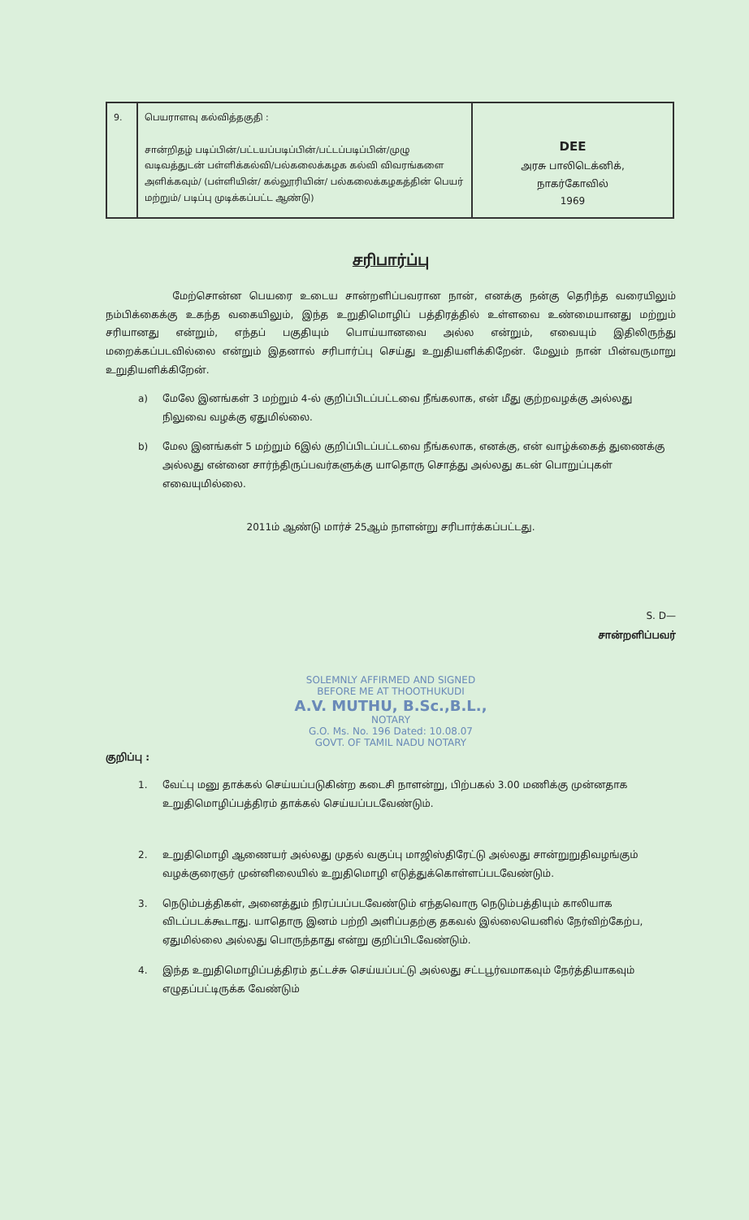| 9. | பெயராளவு கல்வித்தகுதி : சான்றிதழ் படிப்பின்/பட்டயப்படிப்பின்/பட்டப்படிப்பின்/முழு வடிவத்துடன் பள்ளிக்கல்வி/பல்கலைக்கழக கல்வி விவரங்களை அளிக்கவும்/ (பள்ளியின்/ கல்லூரியின்/ பல்கலைக்கழகத்தின் பெயர் மற்றும்/ படிப்பு முடிக்கப்பட்ட ஆண்டு) | DEE அரசு பாலிடெக்னிக், நாகர்கோவில் 1969 |
சரிபார்ப்பு
மேற்சொன்ன பெயரை உடைய சான்றளிப்பவரான நான், எனக்கு நன்கு தெரிந்த வரையிலும் நம்பிக்கைக்கு உகந்த வகையிலும், இந்த உறுதிமொழிப் பத்திரத்தில் உள்ளவை உண்மையானது மற்றும் சரியானது என்றும், எந்தப் பகுதியும் பொய்யானவை அல்ல என்றும், எவையும் இதிலிருந்து மறைக்கப்படவில்லை என்றும் இதனால் சரிபார்ப்பு செய்து உறுதியளிக்கிறேன். மேலும் நான் பின்வருமாறு உறுதியளிக்கிறேன்.
a) மேலே இனங்கள் 3 மற்றும் 4-ல் குறிப்பிடப்பட்டவை நீங்கலாக, என் மீது குற்றவழக்கு அல்லது நிலுவை வழக்கு ஏதுமில்லை.
b) மேல இனங்கள் 5 மற்றும் 6இல் குறிப்பிடப்பட்டவை நீங்கலாக, எனக்கு, என் வாழ்க்கைத் துணைக்கு அல்லது என்னை சார்ந்திருப்பவர்களுக்கு யாதொரு சொத்து அல்லது கடன் பொறுப்புகள் எவையுமில்லை.
2011ம் ஆண்டு மார்ச் 25ஆம் நாளன்று சரிபார்க்கப்பட்டது.
S. D—
சான்றளிப்பவர்
SOLEMNLY AFFIRMED AND SIGNED
BEFORE ME AT THOOTHUKUDI
A.V. MUTHU, B.Sc.,B.L.,
NOTARY
G.O. Ms. No. 196 Dated: 10.08.07
GOVT. OF TAMIL NADU NOTARY
குறிப்பு :
1. வேட்பு மனு தாக்கல் செய்யப்படுகின்ற கடைசி நாளன்று, பிற்பகல் 3.00 மணிக்கு முன்னதாக உறுதிமொழிப்பத்திரம் தாக்கல் செய்யப்படவேண்டும்.
2. உறுதிமொழி ஆணையர் அல்லது முதல் வகுப்பு மாஜிஸ்திரேட்டு அல்லது சான்றுறுதிவழங்கும் வழக்குரைஞர் முன்னிலையில் உறுதிமொழி எடுத்துக்கொள்ளப்படவேண்டும்.
3. நெடும்பத்திகள், அனைத்தும் நிரப்பப்படவேண்டும் எந்தவொரு நெடும்பத்தியும் காலியாக விடப்படக்கூடாது. யாதொரு இனம் பற்றி அளிப்பதற்கு தகவல் இல்லையெனில் நேர்விற்கேற்ப, ஏதுமில்லை அல்லது பொருந்தாது என்று குறிப்பிடவேண்டும்.
4. இந்த உறுதிமொழிப்பத்திரம் தட்டச்சு செய்யப்பட்டு அல்லது சட்டபூர்வமாகவும் நேர்த்தியாகவும் எழுதப்பட்டிருக்க வேண்டும்